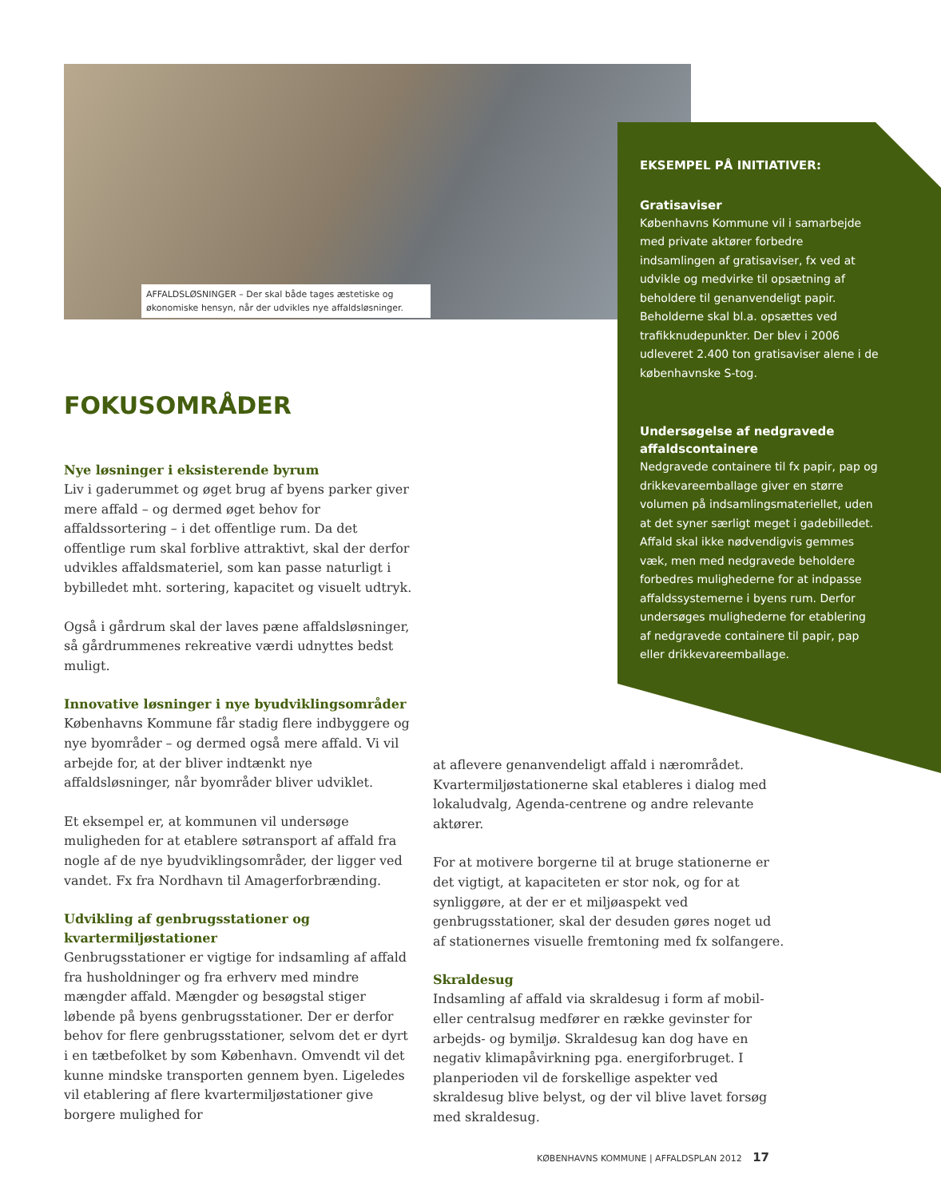AFFALDSLØSNINGER – Der skal både tages æstetiske og økonomiske hensyn, når der udvikles nye affaldsløsninger.
EKSEMPEL PÅ INITIATIVER:
Gratisaviser
Københavns Kommune vil i samarbejde med private aktører forbedre indsamlingen af gratisaviser, fx ved at udvikle og medvirke til opsætning af beholdere til genanvendeligt papir. Beholderne skal bl.a. opsættes ved trafikknudepunkter. Der blev i 2006 udleveret 2.400 ton gratisaviser alene i de københavnske S-tog.
Undersøgelse af nedgravede affaldscontainere
Nedgravede containere til fx papir, pap og drikkevareemballage giver en større volumen på indsamlingsmateriellet, uden at det syner særligt meget i gadebilledet. Affald skal ikke nødvendigvis gemmes væk, men med nedgravede beholdere forbedres mulighederne for at indpasse affaldssystemerne i byens rum. Derfor undersøges mulighederne for etablering af nedgravede containere til papir, pap eller drikkevareemballage.
FOKUSOMRÅDER
Nye løsninger i eksisterende byrum
Liv i gaderummet og øget brug af byens parker giver mere affald – og dermed øget behov for affaldssortering – i det offentlige rum. Da det offentlige rum skal forblive attraktivt, skal der derfor udvikles affaldsmateriel, som kan passe naturligt i bybilledet mht. sortering, kapacitet og visuelt udtryk.
Også i gårdrum skal der laves pæne affaldsløsninger, så gårdrummenes rekreative værdi udnyttes bedst muligt.
Innovative løsninger i nye byudviklingsområder
Københavns Kommune får stadig flere indbyggere og nye byområder – og dermed også mere affald. Vi vil arbejde for, at der bliver indtænkt nye affaldsløsninger, når byområder bliver udviklet.
Et eksempel er, at kommunen vil undersøge muligheden for at etablere søtransport af affald fra nogle af de nye byudviklingsområder, der ligger ved vandet. Fx fra Nordhavn til Amagerforbrænding.
Udvikling af genbrugsstationer og kvartermiljøstationer
Genbrugsstationer er vigtige for indsamling af affald fra husholdninger og fra erhverv med mindre mængder affald. Mængder og besøgstal stiger løbende på byens genbrugsstationer. Der er derfor behov for flere genbrugsstationer, selvom det er dyrt i en tætbefolket by som København. Omvendt vil det kunne mindske transporten gennem byen. Ligeledes vil etablering af flere kvartermiljøstationer give borgere mulighed for
at aflevere genanvendeligt affald i nærområdet. Kvartermiljøstationerne skal etableres i dialog med lokaludvalg, Agenda-centrene og andre relevante aktører.
For at motivere borgerne til at bruge stationerne er det vigtigt, at kapaciteten er stor nok, og for at synliggøre, at der er et miljøaspekt ved genbrugsstationer, skal der desuden gøres noget ud af stationernes visuelle fremtoning med fx solfangere.
Skraldesug
Indsamling af affald via skraldesug i form af mobil- eller centralsug medfører en række gevinster for arbejds- og bymiljø. Skraldesug kan dog have en negativ klimapåvirkning pga. energiforbruget. I planperioden vil de forskellige aspekter ved skraldesug blive belyst, og der vil blive lavet forsøg med skraldesug.
KØBENHAVNS KOMMUNE | AFFALDSPLAN 2012 17